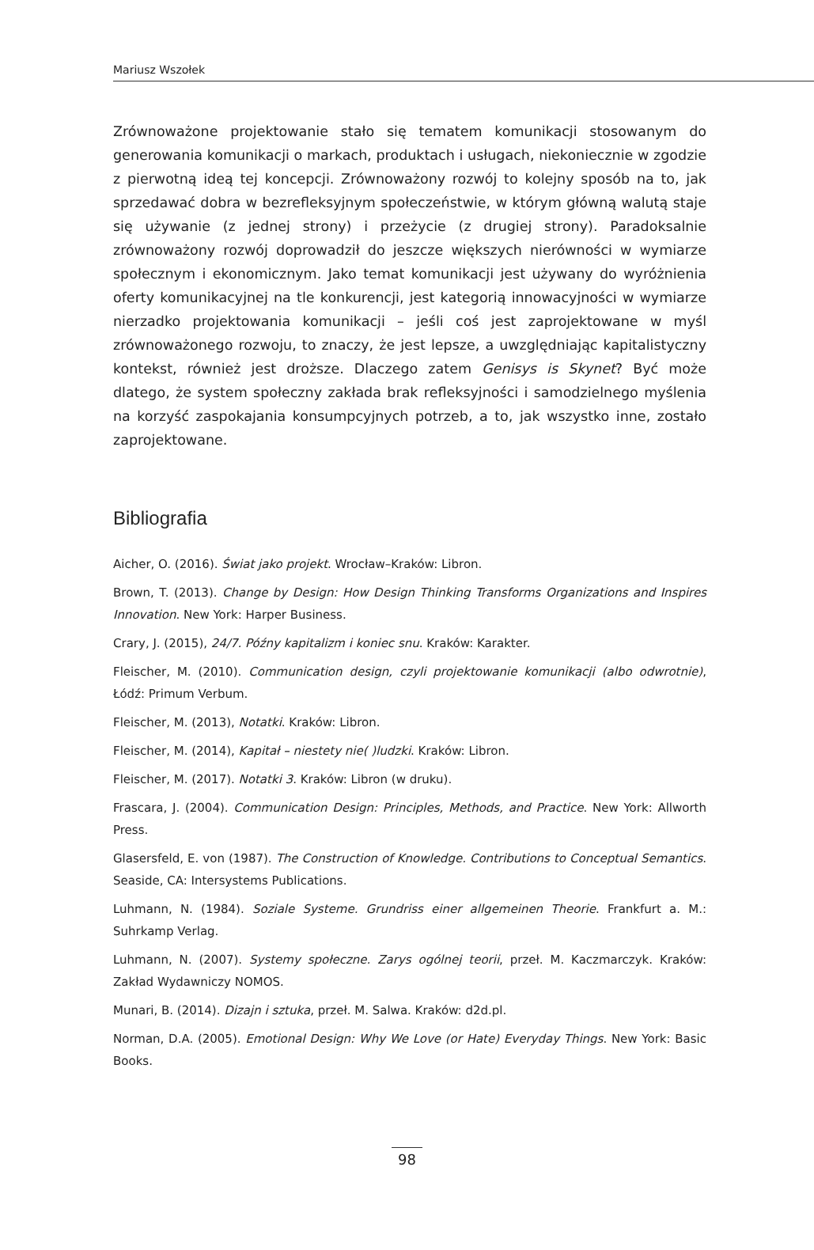Mariusz Wszołek
Zrównoważone projektowanie stało się tematem komunikacji stosowanym do generowania komunikacji o markach, produktach i usługach, niekoniecznie w zgodzie z pierwotną ideą tej koncepcji. Zrównoważony rozwój to kolejny sposób na to, jak sprzedawać dobra w bezrefleksyjnym społeczeństwie, w którym główną walutą staje się używanie (z jednej strony) i przeżycie (z drugiej strony). Paradoksalnie zrównoważony rozwój doprowadził do jeszcze większych nierówności w wymiarze społecznym i ekonomicznym. Jako temat komunikacji jest używany do wyróżnienia oferty komunikacyjnej na tle konkurencji, jest kategorią innowacyjności w wymiarze nierzadko projektowania komunikacji – jeśli coś jest zaprojektowane w myśl zrównoważonego rozwoju, to znaczy, że jest lepsze, a uwzględniając kapitalistyczny kontekst, również jest droższe. Dlaczego zatem Genisys is Skynet? Być może dlatego, że system społeczny zakłada brak refleksyjności i samodzielnego myślenia na korzyść zaspokajania konsumpcyjnych potrzeb, a to, jak wszystko inne, zostało zaprojektowane.
Bibliografia
Aicher, O. (2016). Świat jako projekt. Wrocław–Kraków: Libron.
Brown, T. (2013). Change by Design: How Design Thinking Transforms Organizations and Inspires Innovation. New York: Harper Business.
Crary, J. (2015), 24/7. Późny kapitalizm i koniec snu. Kraków: Karakter.
Fleischer, M. (2010). Communication design, czyli projektowanie komunikacji (albo odwrotnie), Łódź: Primum Verbum.
Fleischer, M. (2013), Notatki. Kraków: Libron.
Fleischer, M. (2014), Kapitał – niestety nie( )ludzki. Kraków: Libron.
Fleischer, M. (2017). Notatki 3. Kraków: Libron (w druku).
Frascara, J. (2004). Communication Design: Principles, Methods, and Practice. New York: Allworth Press.
Glasersfeld, E. von (1987). The Construction of Knowledge. Contributions to Conceptual Semantics. Seaside, CA: Intersystems Publications.
Luhmann, N. (1984). Soziale Systeme. Grundriss einer allgemeinen Theorie. Frankfurt a. M.: Suhrkamp Verlag.
Luhmann, N. (2007). Systemy społeczne. Zarys ogólnej teorii, przeł. M. Kaczmarczyk. Kraków: Zakład Wydawniczy NOMOS.
Munari, B. (2014). Dizajn i sztuka, przeł. M. Salwa. Kraków: d2d.pl.
Norman, D.A. (2005). Emotional Design: Why We Love (or Hate) Everyday Things. New York: Basic Books.
98